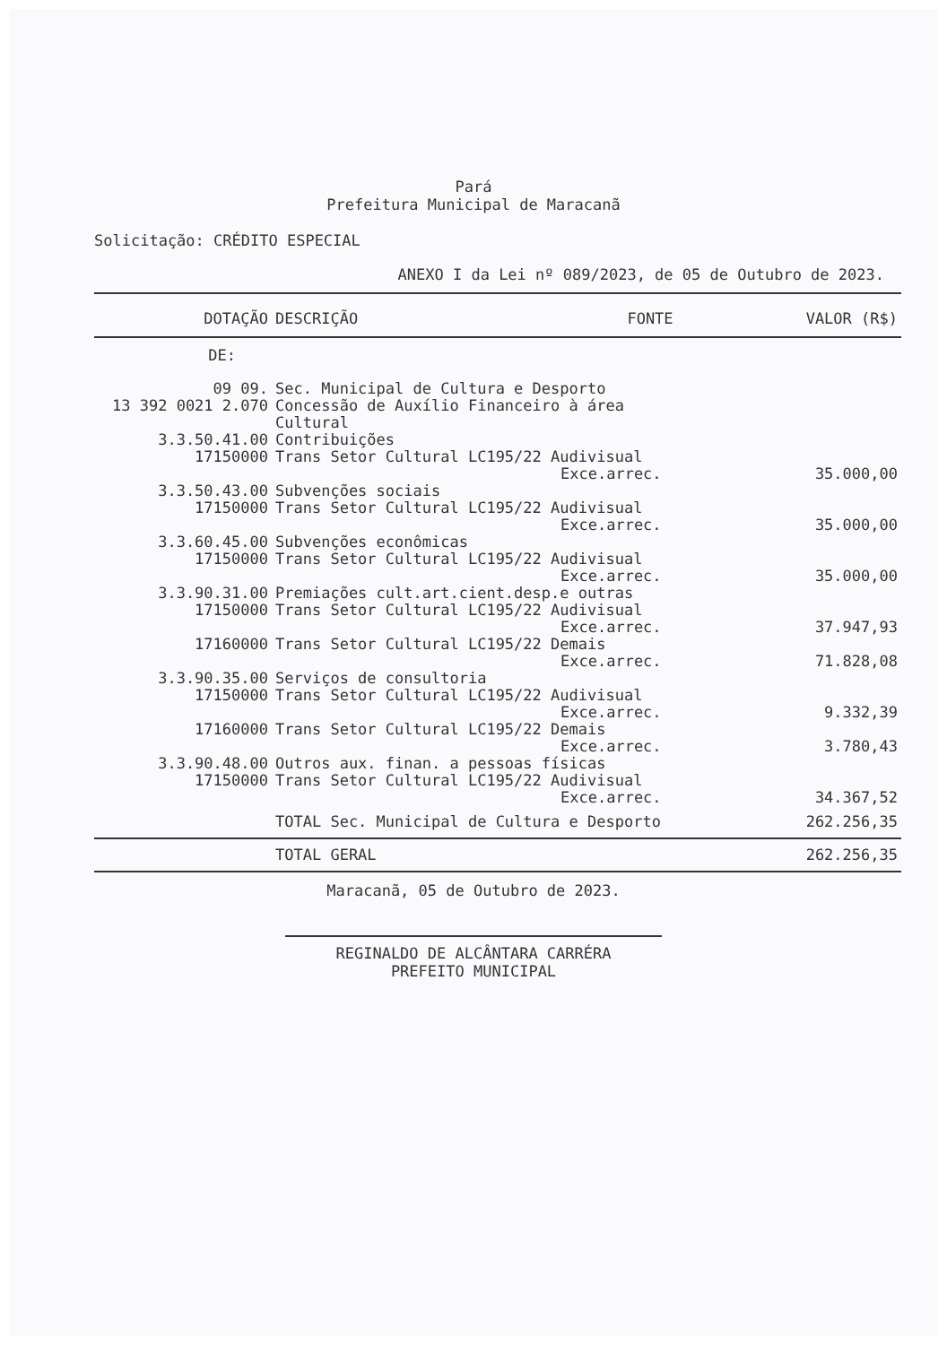Pará
Prefeitura Municipal de Maracanã
Solicitação: CRÉDITO ESPECIAL
ANEXO I da Lei nº 089/2023, de 05 de Outubro de 2023.
| DOTAÇÃO | DESCRIÇÃO | FONTE | VALOR (R$) |
| --- | --- | --- | --- |
| DE: | | | |
| 09 09. | Sec. Municipal de Cultura e Desporto | | |
| 13 392 0021 2.070 | Concessão de Auxílio Financeiro à área Cultural | | |
| 3.3.50.41.00 | Contribuições | | |
| 17150000 | Trans Setor Cultural LC195/22 Audivisual | | |
| | | Exce.arrec. | 35.000,00 |
| 3.3.50.43.00 | Subvenções sociais | | |
| 17150000 | Trans Setor Cultural LC195/22 Audivisual | | |
| | | Exce.arrec. | 35.000,00 |
| 3.3.60.45.00 | Subvenções econômicas | | |
| 17150000 | Trans Setor Cultural LC195/22 Audivisual | | |
| | | Exce.arrec. | 35.000,00 |
| 3.3.90.31.00 | Premiações cult.art.cient.desp.e outras | | |
| 17150000 | Trans Setor Cultural LC195/22 Audivisual | | |
| | | Exce.arrec. | 37.947,93 |
| 17160000 | Trans Setor Cultural LC195/22 Demais | | |
| | | Exce.arrec. | 71.828,08 |
| 3.3.90.35.00 | Serviços de consultoria | | |
| 17150000 | Trans Setor Cultural LC195/22 Audivisual | | |
| | | Exce.arrec. | 9.332,39 |
| 17160000 | Trans Setor Cultural LC195/22 Demais | | |
| | | Exce.arrec. | 3.780,43 |
| 3.3.90.48.00 | Outros aux. finan. a pessoas físicas | | |
| 17150000 | Trans Setor Cultural LC195/22 Audivisual | | |
| | | Exce.arrec. | 34.367,52 |
| | TOTAL Sec. Municipal de Cultura e Desporto | | 262.256,35 |
| | TOTAL GERAL | | 262.256,35 |
Maracanã, 05 de Outubro de 2023.
REGINALDO DE ALCÂNTARA CARRÉRA
PREFEITO MUNICIPAL